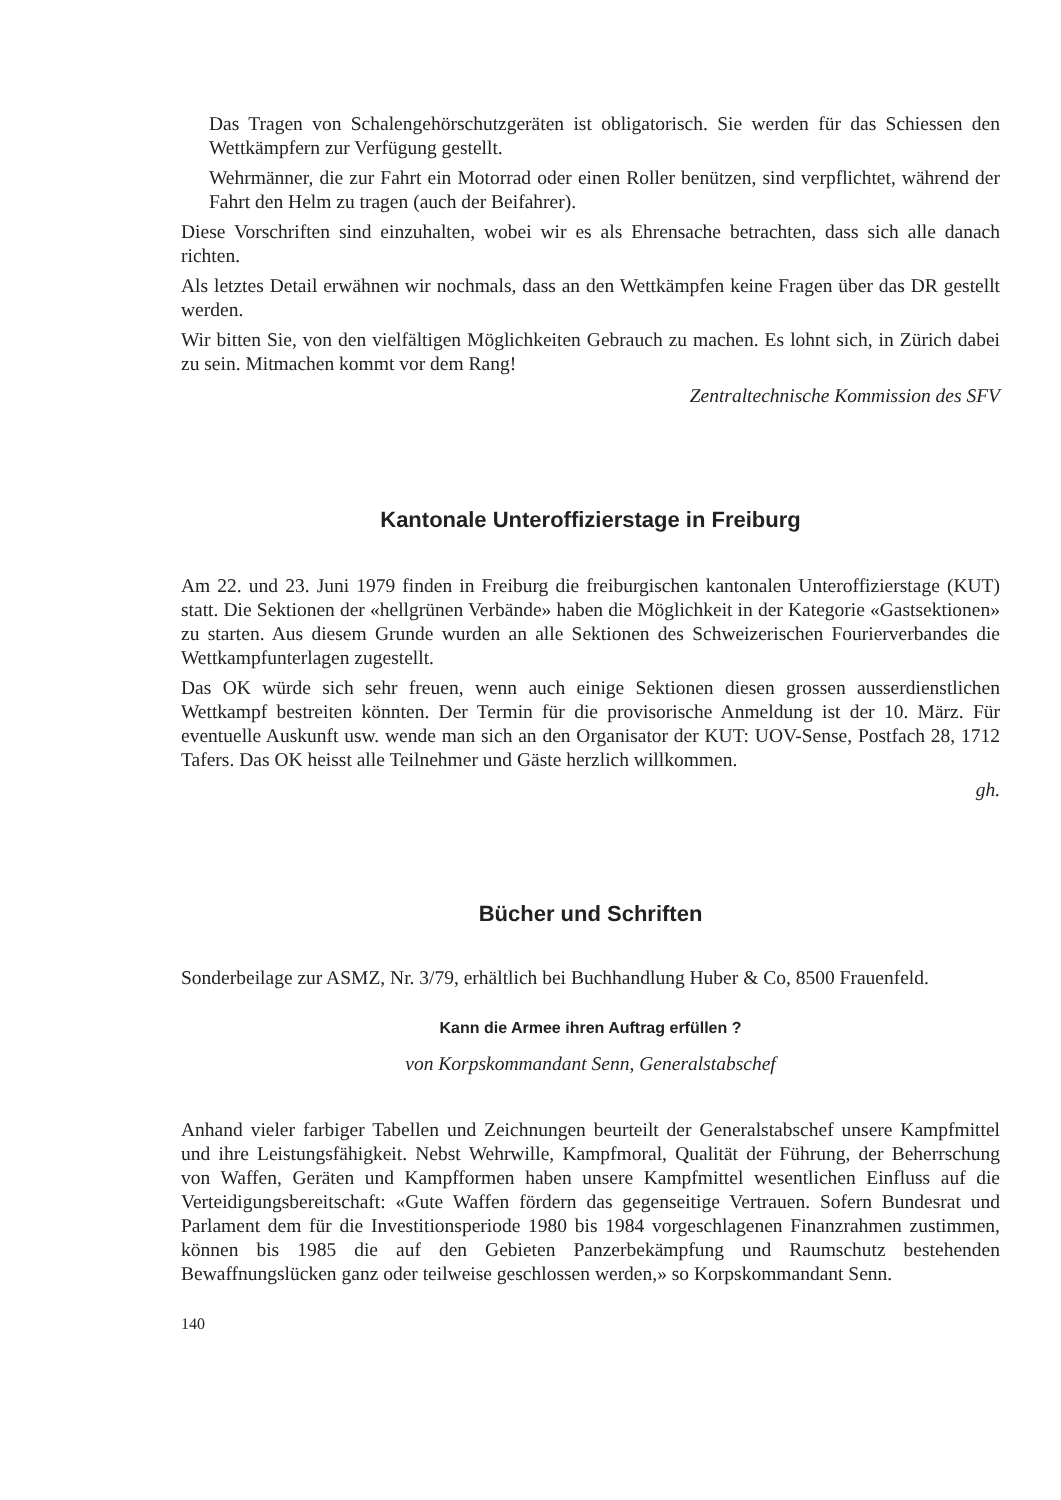Das Tragen von Schalengehörschutzgeräten ist obligatorisch. Sie werden für das Schiessen den Wettkämpfern zur Verfügung gestellt.
Wehrmänner, die zur Fahrt ein Motorrad oder einen Roller benützen, sind verpflichtet, während der Fahrt den Helm zu tragen (auch der Beifahrer).
Diese Vorschriften sind einzuhalten, wobei wir es als Ehrensache betrachten, dass sich alle danach richten.
Als letztes Detail erwähnen wir nochmals, dass an den Wettkämpfen keine Fragen über das DR gestellt werden.
Wir bitten Sie, von den vielfältigen Möglichkeiten Gebrauch zu machen. Es lohnt sich, in Zürich dabei zu sein. Mitmachen kommt vor dem Rang!
Zentraltechnische Kommission des SFV
Kantonale Unteroffizierstage in Freiburg
Am 22. und 23. Juni 1979 finden in Freiburg die freiburgischen kantonalen Unteroffizierstage (KUT) statt. Die Sektionen der «hellgrünen Verbände» haben die Möglichkeit in der Kategorie «Gastsektionen» zu starten. Aus diesem Grunde wurden an alle Sektionen des Schweizerischen Fourierverbandes die Wettkampfunterlagen zugestellt.
Das OK würde sich sehr freuen, wenn auch einige Sektionen diesen grossen ausserdienstlichen Wettkampf bestreiten könnten. Der Termin für die provisorische Anmeldung ist der 10. März. Für eventuelle Auskunft usw. wende man sich an den Organisator der KUT: UOV-Sense, Postfach 28, 1712 Tafers. Das OK heisst alle Teilnehmer und Gäste herzlich willkommen.
gh.
Bücher und Schriften
Sonderbeilage zur ASMZ, Nr. 3/79, erhältlich bei Buchhandlung Huber & Co, 8500 Frauenfeld.
Kann die Armee ihren Auftrag erfüllen ?
von Korpskommandant Senn, Generalstabschef
Anhand vieler farbiger Tabellen und Zeichnungen beurteilt der Generalstabschef unsere Kampfmittel und ihre Leistungsfähigkeit. Nebst Wehrwille, Kampfmoral, Qualität der Führung, der Beherrschung von Waffen, Geräten und Kampfformen haben unsere Kampfmittel wesentlichen Einfluss auf die Verteidigungsbereitschaft: «Gute Waffen fördern das gegenseitige Vertrauen. Sofern Bundesrat und Parlament dem für die Investitionsperiode 1980 bis 1984 vorgeschlagenen Finanzrahmen zustimmen, können bis 1985 die auf den Gebieten Panzerbekämpfung und Raumschutz bestehenden Bewaffnungslücken ganz oder teilweise geschlossen werden,» so Korpskommandant Senn.
140